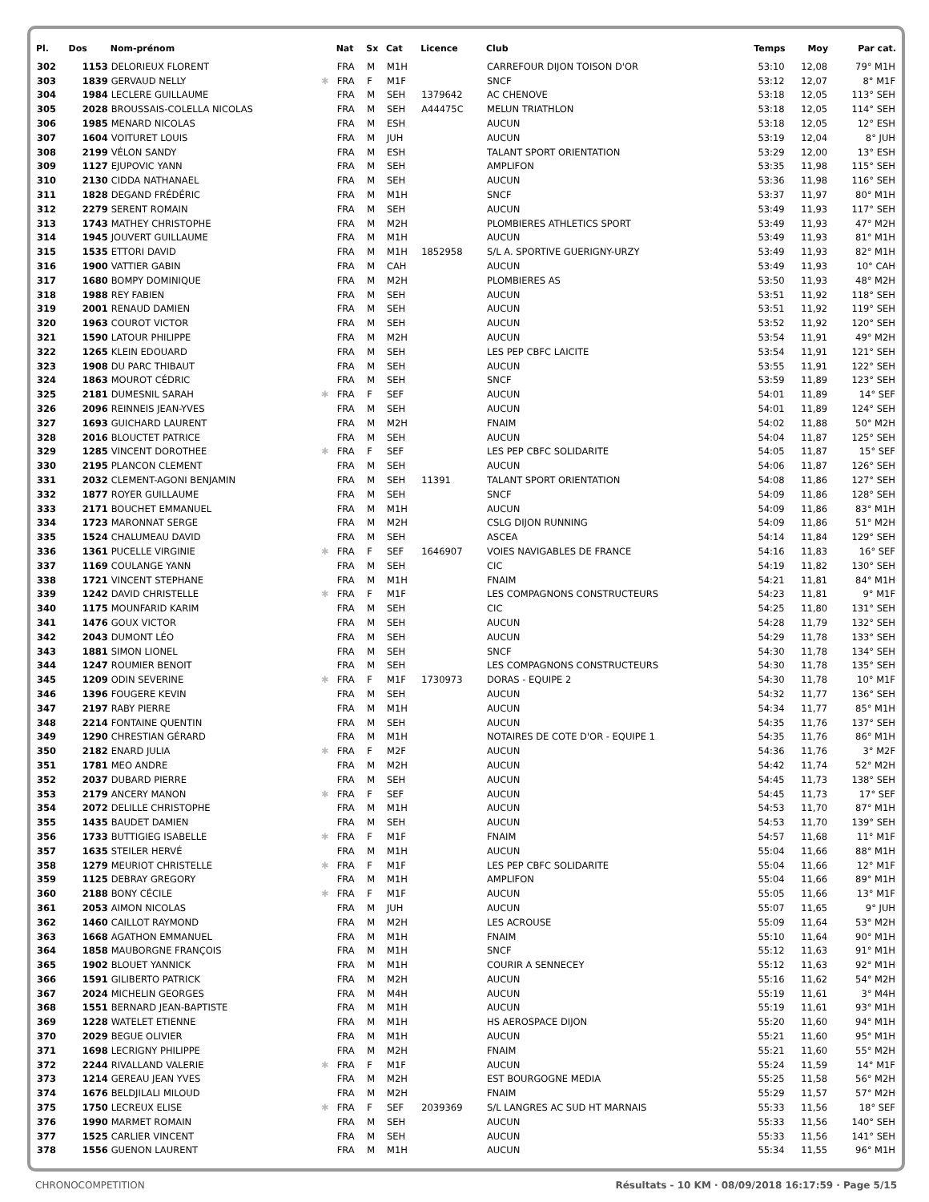| Pl. | Dos | Nom-prénom | | Nat | Sx | Cat | Licence | Club | Temps | Moy | Par cat. |
| --- | --- | --- | --- | --- | --- | --- | --- | --- | --- | --- | --- |
| 302 | 1153 | DELORIEUX FLORENT | | FRA | M | M1H | | CARREFOUR DIJON TOISON D'OR | 53:10 | 12,08 | 79° M1H |
| 303 | 1839 | GERVAUD NELLY | ✱ | FRA | F | M1F | | SNCF | 53:12 | 12,07 | 8° M1F |
| 304 | 1984 | LECLERE GUILLAUME | | FRA | M | SEH | 1379642 | AC CHENOVE | 53:18 | 12,05 | 113° SEH |
| 305 | 2028 | BROUSSAIS-COLELLA NICOLAS | | FRA | M | SEH | A44475C | MELUN TRIATHLON | 53:18 | 12,05 | 114° SEH |
| 306 | 1985 | MENARD NICOLAS | | FRA | M | ESH | | AUCUN | 53:18 | 12,05 | 12° ESH |
| 307 | 1604 | VOITURET LOUIS | | FRA | M | JUH | | AUCUN | 53:19 | 12,04 | 8° JUH |
| 308 | 2199 | VÉLON SANDY | | FRA | M | ESH | | TALANT SPORT ORIENTATION | 53:29 | 12,00 | 13° ESH |
| 309 | 1127 | EJUPOVIC YANN | | FRA | M | SEH | | AMPLIFON | 53:35 | 11,98 | 115° SEH |
| 310 | 2130 | CIDDA NATHANAEL | | FRA | M | SEH | | AUCUN | 53:36 | 11,98 | 116° SEH |
| 311 | 1828 | DEGAND FRÉDÉRIC | | FRA | M | M1H | | SNCF | 53:37 | 11,97 | 80° M1H |
| 312 | 2279 | SERENT ROMAIN | | FRA | M | SEH | | AUCUN | 53:49 | 11,93 | 117° SEH |
| 313 | 1743 | MATHEY CHRISTOPHE | | FRA | M | M2H | | PLOMBIERES ATHLETICS SPORT | 53:49 | 11,93 | 47° M2H |
| 314 | 1945 | JOUVERT GUILLAUME | | FRA | M | M1H | | AUCUN | 53:49 | 11,93 | 81° M1H |
| 315 | 1535 | ETTORI DAVID | | FRA | M | M1H | 1852958 | S/L A. SPORTIVE GUERIGNY-URZY | 53:49 | 11,93 | 82° M1H |
| 316 | 1900 | VATTIER GABIN | | FRA | M | CAH | | AUCUN | 53:49 | 11,93 | 10° CAH |
| 317 | 1680 | BOMPY DOMINIQUE | | FRA | M | M2H | | PLOMBIERES AS | 53:50 | 11,93 | 48° M2H |
| 318 | 1988 | REY FABIEN | | FRA | M | SEH | | AUCUN | 53:51 | 11,92 | 118° SEH |
| 319 | 2001 | RENAUD DAMIEN | | FRA | M | SEH | | AUCUN | 53:51 | 11,92 | 119° SEH |
| 320 | 1963 | COUROT VICTOR | | FRA | M | SEH | | AUCUN | 53:52 | 11,92 | 120° SEH |
| 321 | 1590 | LATOUR PHILIPPE | | FRA | M | M2H | | AUCUN | 53:54 | 11,91 | 49° M2H |
| 322 | 1265 | KLEIN EDOUARD | | FRA | M | SEH | | LES PEP CBFC LAICITE | 53:54 | 11,91 | 121° SEH |
| 323 | 1908 | DU PARC THIBAUT | | FRA | M | SEH | | AUCUN | 53:55 | 11,91 | 122° SEH |
| 324 | 1863 | MOUROT CÉDRIC | | FRA | M | SEH | | SNCF | 53:59 | 11,89 | 123° SEH |
| 325 | 2181 | DUMESNIL SARAH | ✱ | FRA | F | SEF | | AUCUN | 54:01 | 11,89 | 14° SEF |
| 326 | 2096 | REINNEIS JEAN-YVES | | FRA | M | SEH | | AUCUN | 54:01 | 11,89 | 124° SEH |
| 327 | 1693 | GUICHARD LAURENT | | FRA | M | M2H | | FNAIM | 54:02 | 11,88 | 50° M2H |
| 328 | 2016 | BLOUCTET PATRICE | | FRA | M | SEH | | AUCUN | 54:04 | 11,87 | 125° SEH |
| 329 | 1285 | VINCENT DOROTHEE | ✱ | FRA | F | SEF | | LES PEP CBFC SOLIDARITE | 54:05 | 11,87 | 15° SEF |
| 330 | 2195 | PLANCON CLEMENT | | FRA | M | SEH | | AUCUN | 54:06 | 11,87 | 126° SEH |
| 331 | 2032 | CLEMENT-AGONI BENJAMIN | | FRA | M | SEH | 11391 | TALANT SPORT ORIENTATION | 54:08 | 11,86 | 127° SEH |
| 332 | 1877 | ROYER GUILLAUME | | FRA | M | SEH | | SNCF | 54:09 | 11,86 | 128° SEH |
| 333 | 2171 | BOUCHET EMMANUEL | | FRA | M | M1H | | AUCUN | 54:09 | 11,86 | 83° M1H |
| 334 | 1723 | MARONNAT SERGE | | FRA | M | M2H | | CSLG DIJON RUNNING | 54:09 | 11,86 | 51° M2H |
| 335 | 1524 | CHALUMEAU DAVID | | FRA | M | SEH | | ASCEA | 54:14 | 11,84 | 129° SEH |
| 336 | 1361 | PUCELLE VIRGINIE | ✱ | FRA | F | SEF | 1646907 | VOIES NAVIGABLES DE FRANCE | 54:16 | 11,83 | 16° SEF |
| 337 | 1169 | COULANGE YANN | | FRA | M | SEH | | CIC | 54:19 | 11,82 | 130° SEH |
| 338 | 1721 | VINCENT STEPHANE | | FRA | M | M1H | | FNAIM | 54:21 | 11,81 | 84° M1H |
| 339 | 1242 | DAVID CHRISTELLE | ✱ | FRA | F | M1F | | LES COMPAGNONS CONSTRUCTEURS | 54:23 | 11,81 | 9° M1F |
| 340 | 1175 | MOUNFARID KARIM | | FRA | M | SEH | | CIC | 54:25 | 11,80 | 131° SEH |
| 341 | 1476 | GOUX VICTOR | | FRA | M | SEH | | AUCUN | 54:28 | 11,79 | 132° SEH |
| 342 | 2043 | DUMONT LÉO | | FRA | M | SEH | | AUCUN | 54:29 | 11,78 | 133° SEH |
| 343 | 1881 | SIMON LIONEL | | FRA | M | SEH | | SNCF | 54:30 | 11,78 | 134° SEH |
| 344 | 1247 | ROUMIER BENOIT | | FRA | M | SEH | | LES COMPAGNONS CONSTRUCTEURS | 54:30 | 11,78 | 135° SEH |
| 345 | 1209 | ODIN SEVERINE | ✱ | FRA | F | M1F | 1730973 | DORAS - EQUIPE 2 | 54:30 | 11,78 | 10° M1F |
| 346 | 1396 | FOUGERE KEVIN | | FRA | M | SEH | | AUCUN | 54:32 | 11,77 | 136° SEH |
| 347 | 2197 | RABY PIERRE | | FRA | M | M1H | | AUCUN | 54:34 | 11,77 | 85° M1H |
| 348 | 2214 | FONTAINE QUENTIN | | FRA | M | SEH | | AUCUN | 54:35 | 11,76 | 137° SEH |
| 349 | 1290 | CHRESTIAN GÉRARD | | FRA | M | M1H | | NOTAIRES DE COTE D'OR - EQUIPE 1 | 54:35 | 11,76 | 86° M1H |
| 350 | 2182 | ENARD JULIA | ✱ | FRA | F | M2F | | AUCUN | 54:36 | 11,76 | 3° M2F |
| 351 | 1781 | MEO ANDRE | | FRA | M | M2H | | AUCUN | 54:42 | 11,74 | 52° M2H |
| 352 | 2037 | DUBARD PIERRE | | FRA | M | SEH | | AUCUN | 54:45 | 11,73 | 138° SEH |
| 353 | 2179 | ANCERY MANON | ✱ | FRA | F | SEF | | AUCUN | 54:45 | 11,73 | 17° SEF |
| 354 | 2072 | DELILLE CHRISTOPHE | | FRA | M | M1H | | AUCUN | 54:53 | 11,70 | 87° M1H |
| 355 | 1435 | BAUDET DAMIEN | | FRA | M | SEH | | AUCUN | 54:53 | 11,70 | 139° SEH |
| 356 | 1733 | BUTTIGIEG ISABELLE | ✱ | FRA | F | M1F | | FNAIM | 54:57 | 11,68 | 11° M1F |
| 357 | 1635 | STEILER HERVÉ | | FRA | M | M1H | | AUCUN | 55:04 | 11,66 | 88° M1H |
| 358 | 1279 | MEURIOT CHRISTELLE | ✱ | FRA | F | M1F | | LES PEP CBFC SOLIDARITE | 55:04 | 11,66 | 12° M1F |
| 359 | 1125 | DEBRAY GREGORY | | FRA | M | M1H | | AMPLIFON | 55:04 | 11,66 | 89° M1H |
| 360 | 2188 | BONY CÉCILE | ✱ | FRA | F | M1F | | AUCUN | 55:05 | 11,66 | 13° M1F |
| 361 | 2053 | AIMON NICOLAS | | FRA | M | JUH | | AUCUN | 55:07 | 11,65 | 9° JUH |
| 362 | 1460 | CAILLOT RAYMOND | | FRA | M | M2H | | LES ACROUSE | 55:09 | 11,64 | 53° M2H |
| 363 | 1668 | AGATHON EMMANUEL | | FRA | M | M1H | | FNAIM | 55:10 | 11,64 | 90° M1H |
| 364 | 1858 | MAUBORGNE FRANÇOIS | | FRA | M | M1H | | SNCF | 55:12 | 11,63 | 91° M1H |
| 365 | 1902 | BLOUET YANNICK | | FRA | M | M1H | | COURIR A SENNECEY | 55:12 | 11,63 | 92° M1H |
| 366 | 1591 | GILIBERTO PATRICK | | FRA | M | M2H | | AUCUN | 55:16 | 11,62 | 54° M2H |
| 367 | 2024 | MICHELIN GEORGES | | FRA | M | M4H | | AUCUN | 55:19 | 11,61 | 3° M4H |
| 368 | 1551 | BERNARD JEAN-BAPTISTE | | FRA | M | M1H | | AUCUN | 55:19 | 11,61 | 93° M1H |
| 369 | 1228 | WATELET ETIENNE | | FRA | M | M1H | | HS AEROSPACE DIJON | 55:20 | 11,60 | 94° M1H |
| 370 | 2029 | BEGUE OLIVIER | | FRA | M | M1H | | AUCUN | 55:21 | 11,60 | 95° M1H |
| 371 | 1698 | LECRIGNY PHILIPPE | | FRA | M | M2H | | FNAIM | 55:21 | 11,60 | 55° M2H |
| 372 | 2244 | RIVALLAND VALERIE | ✱ | FRA | F | M1F | | AUCUN | 55:24 | 11,59 | 14° M1F |
| 373 | 1214 | GEREAU JEAN YVES | | FRA | M | M2H | | EST BOURGOGNE MEDIA | 55:25 | 11,58 | 56° M2H |
| 374 | 1676 | BELDJILALI MILOUD | | FRA | M | M2H | | FNAIM | 55:29 | 11,57 | 57° M2H |
| 375 | 1750 | LECREUX ELISE | ✱ | FRA | F | SEF | 2039369 | S/L LANGRES AC SUD HT MARNAIS | 55:33 | 11,56 | 18° SEF |
| 376 | 1990 | MARMET ROMAIN | | FRA | M | SEH | | AUCUN | 55:33 | 11,56 | 140° SEH |
| 377 | 1525 | CARLIER VINCENT | | FRA | M | SEH | | AUCUN | 55:33 | 11,56 | 141° SEH |
| 378 | 1556 | GUENON LAURENT | | FRA | M | M1H | | AUCUN | 55:34 | 11,55 | 96° M1H |
CHRONOCOMPETITION Résultats - 10 KM · 08/09/2018 16:17:59 · Page 5/15